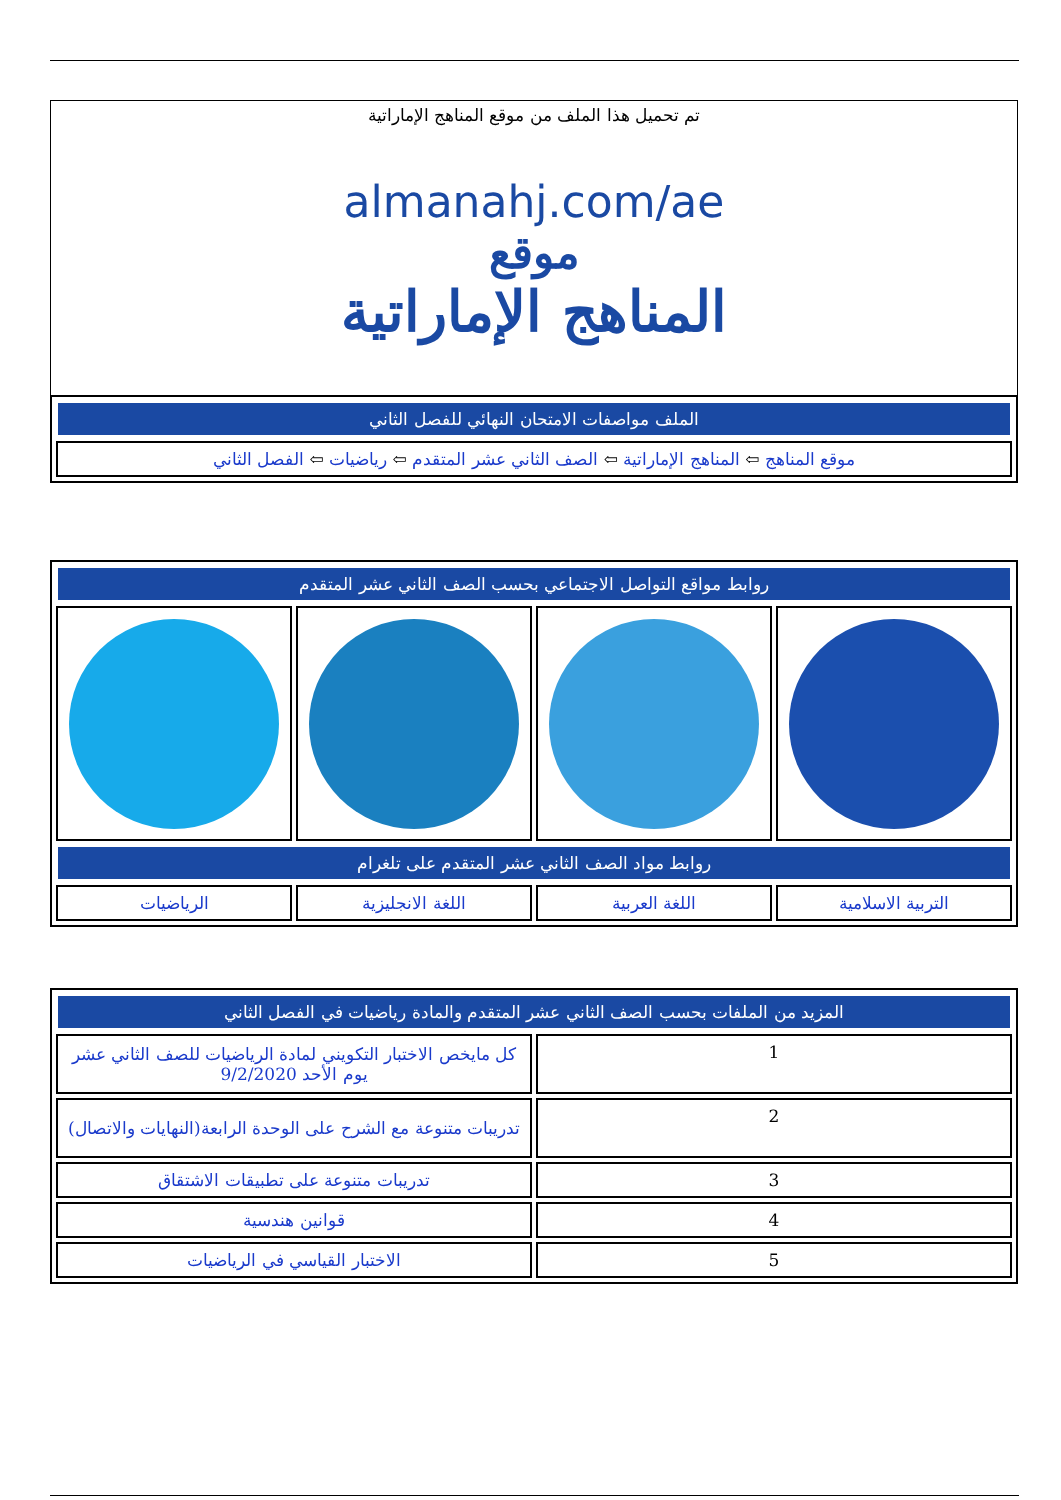تم تحميل هذا الملف من موقع المناهج الإماراتية
almanahj.com/ae
موقع
المناهج الإماراتية
| الملف مواصفات الامتحان النهائي للفصل الثاني |
| --- |
| موقع المناهج ⇦ المناهج الإماراتية ⇦ الصف الثاني عشر المتقدم ⇦ رياضيات ⇦ الفصل الثاني |
| روابط مواقع التواصل الاجتماعي بحسب الصف الثاني عشر المتقدم | | | |
| --- | --- | --- | --- |
| روابط مواد الصف الثاني عشر المتقدم على تلغرام | | | |
| التربية الاسلامية | اللغة العربية | اللغة الانجليزية | الرياضيات |
| المزيد من الملفات بحسب الصف الثاني عشر المتقدم والمادة رياضيات في الفصل الثاني | |
| --- | --- |
| 1 | كل مايخص الاختبار التكويني لمادة الرياضيات للصف الثاني عشر يوم الأحد 9/2/2020 |
| 2 | تدريبات متنوعة مع الشرح على الوحدة الرابعة(النهايات والاتصال) |
| 3 | تدريبات متنوعة على تطبيقات الاشتقاق |
| 4 | قوانين هندسية |
| 5 | الاختبار القياسي في الرياضيات |